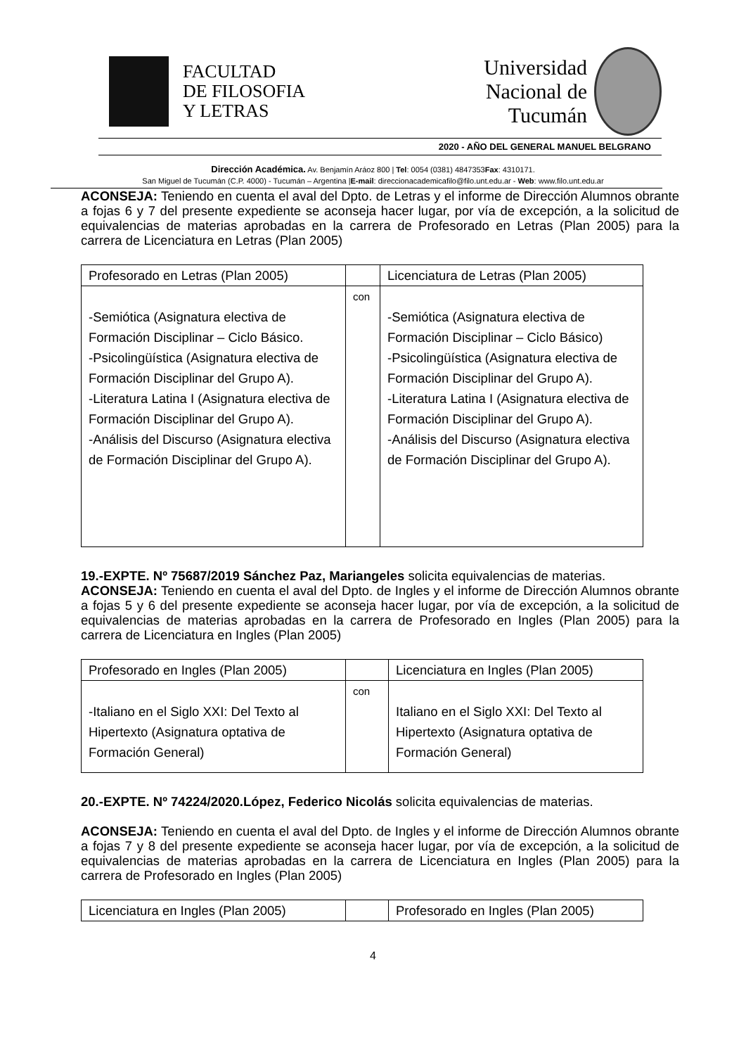FACULTAD
DE FILOSOFIA
Y LETRAS
Universidad
Nacional de
Tucumán
2020 - AÑO DEL GENERAL MANUEL BELGRANO
Dirección Académica. Av. Benjamín Aráoz 800 | Tel: 0054 (0381) 4847353Fax: 4310171.
San Miguel de Tucumán (C.P. 4000) - Tucumán – Argentina |E-mail: direccionacademicafilo@filo.unt.edu.ar - Web: www.filo.unt.edu.ar
ACONSEJA: Teniendo en cuenta el aval del Dpto. de Letras y el informe de Dirección Alumnos obrante a fojas 6 y 7 del presente expediente se aconseja hacer lugar, por vía de excepción, a la solicitud de equivalencias de materias aprobadas en la carrera de Profesorado en Letras (Plan 2005) para la carrera de Licenciatura en Letras (Plan 2005)
| Profesorado en Letras (Plan 2005) | | Licenciatura de Letras (Plan 2005) |
| -Semiótica (Asignatura electiva de Formación Disciplinar – Ciclo Básico. -Psicolingüística (Asignatura electiva de Formación Disciplinar del Grupo A). -Literatura Latina I (Asignatura electiva de Formación Disciplinar del Grupo A). -Análisis del Discurso (Asignatura electiva de Formación Disciplinar del Grupo A). | con | -Semiótica (Asignatura electiva de Formación Disciplinar – Ciclo Básico) -Psicolingüística (Asignatura electiva de Formación Disciplinar del Grupo A). -Literatura Latina I (Asignatura electiva de Formación Disciplinar del Grupo A). -Análisis del Discurso (Asignatura electiva de Formación Disciplinar del Grupo A). |
19.-EXPTE. Nº 75687/2019 Sánchez Paz, Mariangeles solicita equivalencias de materias.
ACONSEJA: Teniendo en cuenta el aval del Dpto. de Ingles y el informe de Dirección Alumnos obrante a fojas 5 y 6 del presente expediente se aconseja hacer lugar, por vía de excepción, a la solicitud de equivalencias de materias aprobadas en la carrera de Profesorado en Ingles (Plan 2005) para la carrera de Licenciatura en Ingles (Plan 2005)
| Profesorado en Ingles (Plan 2005) | | Licenciatura en Ingles (Plan 2005) |
| -Italiano en el Siglo XXI: Del Texto al Hipertexto (Asignatura optativa de Formación General) | con | Italiano en el Siglo XXI: Del Texto al Hipertexto (Asignatura optativa de Formación General) |
20.-EXPTE. Nº 74224/2020.López, Federico Nicolás solicita equivalencias de materias.
ACONSEJA: Teniendo en cuenta el aval del Dpto. de Ingles y el informe de Dirección Alumnos obrante a fojas 7 y 8 del presente expediente se aconseja hacer lugar, por vía de excepción, a la solicitud de equivalencias de materias aprobadas en la carrera de Licenciatura en Ingles (Plan 2005) para la carrera de Profesorado en Ingles (Plan 2005)
| Licenciatura en Ingles (Plan 2005) | | Profesorado en Ingles (Plan 2005) |
4